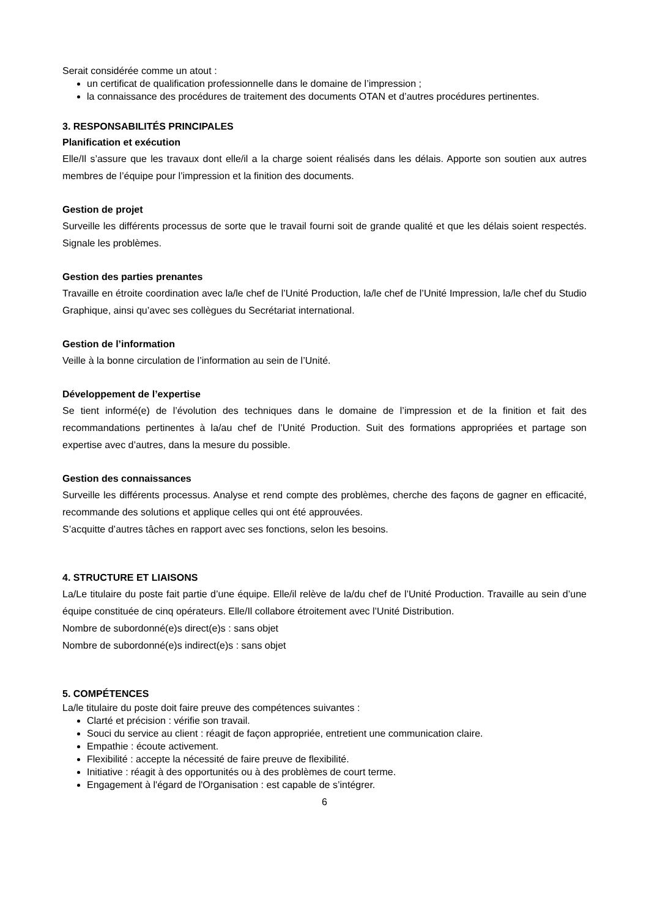Serait considérée comme un atout :
un certificat de qualification professionnelle dans le domaine de l’impression ;
la connaissance des procédures de traitement des documents OTAN et d’autres procédures pertinentes.
3. RESPONSABILITÉS PRINCIPALES
Planification et exécution
Elle/Il s’assure que les travaux dont elle/il a la charge soient réalisés dans les délais. Apporte son soutien aux autres membres de l’équipe pour l’impression et la finition des documents.
Gestion de projet
Surveille les différents processus de sorte que le travail fourni soit de grande qualité et que les délais soient respectés. Signale les problèmes.
Gestion des parties prenantes
Travaille en étroite coordination avec la/le chef de l’Unité Production, la/le chef de l’Unité Impression, la/le chef du Studio Graphique, ainsi qu’avec ses collègues du Secrétariat international.
Gestion de l’information
Veille à la bonne circulation de l’information au sein de l’Unité.
Développement de l’expertise
Se tient informé(e) de l’évolution des techniques dans le domaine de l’impression et de la finition et fait des recommandations pertinentes à la/au chef de l’Unité Production. Suit des formations appropriées et partage son expertise avec d’autres, dans la mesure du possible.
Gestion des connaissances
Surveille les différents processus. Analyse et rend compte des problèmes, cherche des façons de gagner en efficacité, recommande des solutions et applique celles qui ont été approuvées.
S’acquitte d’autres tâches en rapport avec ses fonctions, selon les besoins.
4. STRUCTURE ET LIAISONS
La/Le titulaire du poste fait partie d’une équipe. Elle/il relève de la/du chef de l’Unité Production. Travaille au sein d’une équipe constituée de cinq opérateurs. Elle/Il collabore étroitement avec l’Unité Distribution.
Nombre de subordonné(e)s direct(e)s : sans objet
Nombre de subordonné(e)s indirect(e)s : sans objet
5. COMPÉTENCES
La/le titulaire du poste doit faire preuve des compétences suivantes :
Clarté et précision : vérifie son travail.
Souci du service au client : réagit de façon appropriée, entretient une communication claire.
Empathie : écoute activement.
Flexibilité : accepte la nécessité de faire preuve de flexibilité.
Initiative : réagit à des opportunités ou à des problèmes de court terme.
Engagement à l'égard de l'Organisation : est capable de s’intégrer.
6